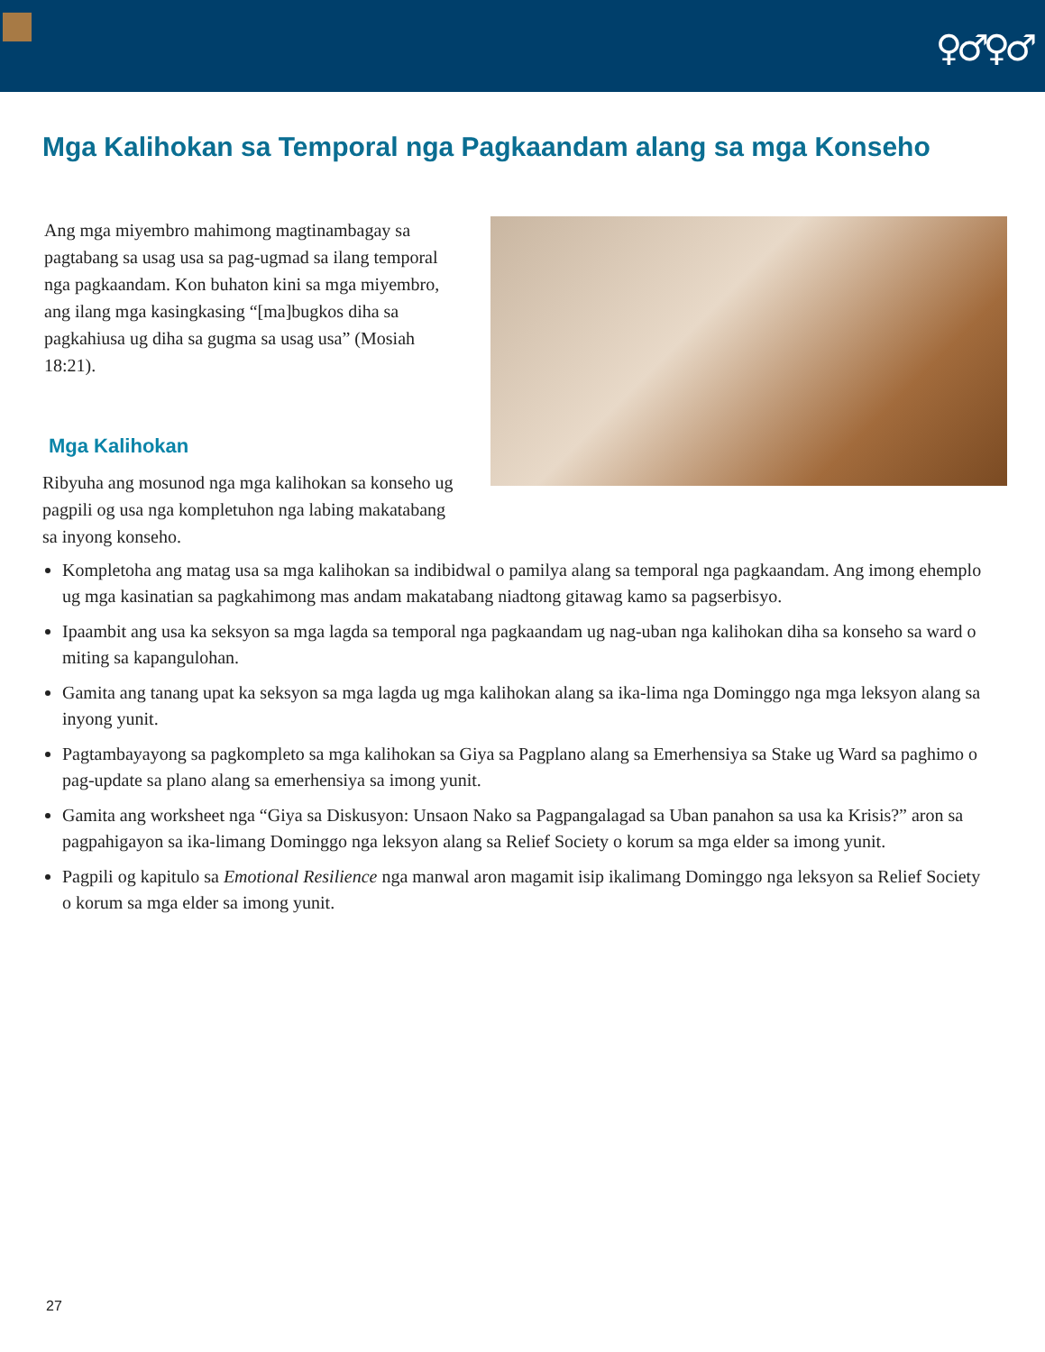♀♂♀♂
Mga Kalihokan sa Temporal nga Pagkaandam alang sa mga Konseho
Ang mga miyembro mahimong magtinambagay sa pagtabang sa usag usa sa pag-ugmad sa ilang temporal nga pagkaandam. Kon buhaton kini sa mga miyembro, ang ilang mga kasingkasing “[ma]bugkos diha sa pagkahiusa ug diha sa gugma sa usag usa” (Mosiah 18:21).
Mga Kalihokan
Ribyuha ang mosunod nga mga kalihokan sa konseho ug pagpili og usa nga kompletuhon nga labing makatabang sa inyong konseho.
Kompletoha ang matag usa sa mga kalihokan sa indibidwal o pamilya alang sa temporal nga pagkaandam. Ang imong ehemplo ug mga kasinatian sa pagkahimong mas andam makatabang niadtong gitawag kamo sa pagserbisyo.
Ipaambit ang usa ka seksyon sa mga lagda sa temporal nga pagkaandam ug nag-uban nga kalihokan diha sa konseho sa ward o miting sa kapangulohan.
Gamita ang tanang upat ka seksyon sa mga lagda ug mga kalihokan alang sa ika-lima nga Dominggo nga mga leksyon alang sa inyong yunit.
Pagtambayayong sa pagkompleto sa mga kalihokan sa Giya sa Pagplano alang sa Emerhensiya sa Stake ug Ward sa paghimo o pag-update sa plano alang sa emerhensiya sa imong yunit.
Gamita ang worksheet nga “Giya sa Diskusyon: Unsaon Nako sa Pagpangalagad sa Uban panahon sa usa ka Krisis?” aron sa pagpahigayon sa ika-limang Dominggo nga leksyon alang sa Relief Society o korum sa mga elder sa imong yunit.
Pagpili og kapitulo sa Emotional Resilience nga manwal aron magamit isip ikalimang Dominggo nga leksyon sa Relief Society o korum sa mga elder sa imong yunit.
27